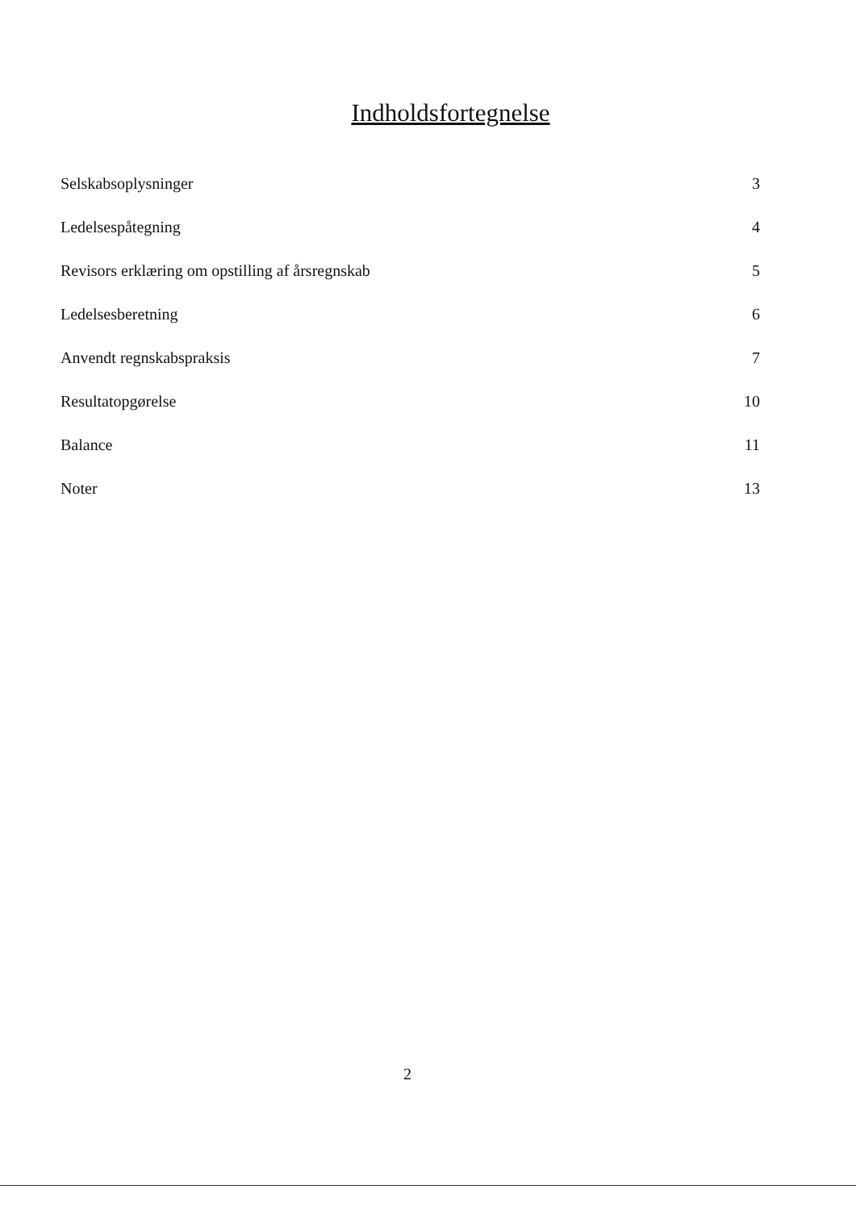Indholdsfortegnelse
Selskabsoplysninger 3
Ledelsespåtegning 4
Revisors erklæring om opstilling af årsregnskab 5
Ledelsesberetning 6
Anvendt regnskabspraksis 7
Resultatopgørelse 10
Balance 11
Noter 13
2